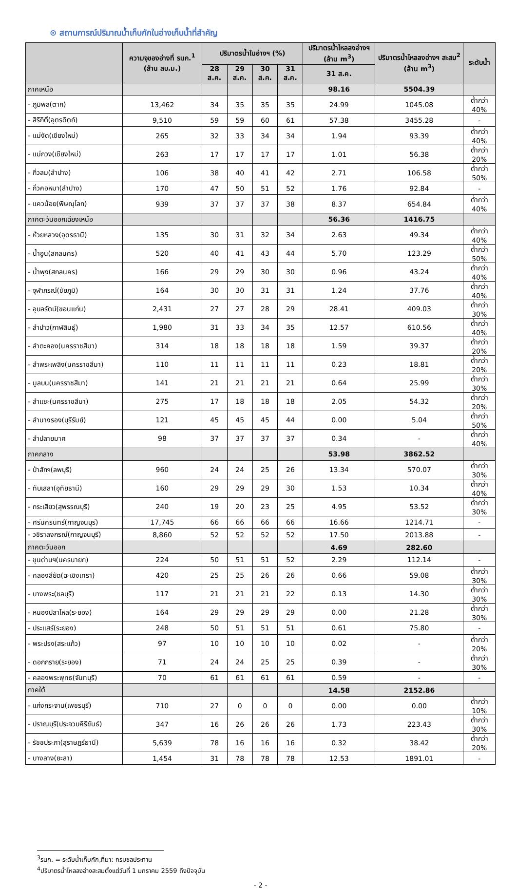⊙ สถานการณ์ปริมาณน้ำเก็บกักในอ่างเก็บน้ำที่สำคัญ
| | ความจุของอ่างที่ รนก.<sup>1</sup> (ล้าน ลบ.ม.) | ปริมาตรน้ำในอ่างฯ (%) | | | | ปริมาตรน้ำไหลลงอ่างฯ (ล้าน m<sup>3</sup>) | ปริมาตรน้ำไหลลงอ่างฯ สะสม<sup>2</sup> (ล้าน m<sup>3</sup>) | ระดับน้ำ |
| --- | --- | --- | --- | --- | --- | --- | --- | --- |
| | | 28 ส.ค. | 29 ส.ค. | 30 ส.ค. | 31 ส.ค. | 31 ส.ค. | | |
| ภาคเหนือ | | | | | | 98.16 | 5504.39 | |
| - ภูมิพล(ตาก) | 13,462 | 34 | 35 | 35 | 35 | 24.99 | 1045.08 | ต่ำกว่า 40% |
| - สิริกิติ์(อุตรดิตถ์) | 9,510 | 59 | 59 | 60 | 61 | 57.38 | 3455.28 | - |
| - แม่งัด(เชียงใหม่) | 265 | 32 | 33 | 34 | 34 | 1.94 | 93.39 | ต่ำกว่า 40% |
| - แม่กวง(เชียงใหม่) | 263 | 17 | 17 | 17 | 17 | 1.01 | 56.38 | ต่ำกว่า 20% |
| - กิ่วลม(ลำปาง) | 106 | 38 | 40 | 41 | 42 | 2.71 | 106.58 | ต่ำกว่า 50% |
| - กิ่วคอหมา(ลำปาง) | 170 | 47 | 50 | 51 | 52 | 1.76 | 92.84 | - |
| - แควน้อย(พิษณุโลก) | 939 | 37 | 37 | 37 | 38 | 8.37 | 654.84 | ต่ำกว่า 40% |
| ภาคตะวันออกเฉียงเหนือ | | | | | | 56.36 | 1416.75 | |
| - ห้วยหลวง(อุดรธานี) | 135 | 30 | 31 | 32 | 34 | 2.63 | 49.34 | ต่ำกว่า 40% |
| - น้ำอูน(สกลนคร) | 520 | 40 | 41 | 43 | 44 | 5.70 | 123.29 | ต่ำกว่า 50% |
| - น้ำพุง(สกลนคร) | 166 | 29 | 29 | 30 | 30 | 0.96 | 43.24 | ต่ำกว่า 40% |
| - จุฬาภรณ์(ชัยภูมิ) | 164 | 30 | 30 | 31 | 31 | 1.24 | 37.76 | ต่ำกว่า 40% |
| - อุบลรัตน์(ขอนแก่น) | 2,431 | 27 | 27 | 28 | 29 | 28.41 | 409.03 | ต่ำกว่า 30% |
| - ลำปาว(กาฬสินธุ์) | 1,980 | 31 | 33 | 34 | 35 | 12.57 | 610.56 | ต่ำกว่า 40% |
| - ลำตะคอง(นครราชสีมา) | 314 | 18 | 18 | 18 | 18 | 1.59 | 39.37 | ต่ำกว่า 20% |
| - ลำพระเพลิง(นครราชสีมา) | 110 | 11 | 11 | 11 | 11 | 0.23 | 18.81 | ต่ำกว่า 20% |
| - มูลบน(นครราชสีมา) | 141 | 21 | 21 | 21 | 21 | 0.64 | 25.99 | ต่ำกว่า 30% |
| - ลำแซะ(นครราชสีมา) | 275 | 17 | 18 | 18 | 18 | 2.05 | 54.32 | ต่ำกว่า 20% |
| - ลำนางรอง(บุรีรัมย์) | 121 | 45 | 45 | 45 | 44 | 0.00 | 5.04 | ต่ำกว่า 50% |
| - ลำปลายมาศ | 98 | 37 | 37 | 37 | 37 | 0.34 | - | ต่ำกว่า 40% |
| ภาคกลาง | | | | | | 53.98 | 3862.52 | |
| - ป่าสักฯ(ลพบุรี) | 960 | 24 | 24 | 25 | 26 | 13.34 | 570.07 | ต่ำกว่า 30% |
| - ทับเสลา(อุทัยธานี) | 160 | 29 | 29 | 29 | 30 | 1.53 | 10.34 | ต่ำกว่า 40% |
| - กระเสียว(สุพรรณบุรี) | 240 | 19 | 20 | 23 | 25 | 4.95 | 53.52 | ต่ำกว่า 30% |
| - ศรีนครินทร์(กาญจนบุรี) | 17,745 | 66 | 66 | 66 | 66 | 16.66 | 1214.71 | - |
| - วชิราลงกรณ์(กาญจนบุรี) | 8,860 | 52 | 52 | 52 | 52 | 17.50 | 2013.88 | - |
| ภาคตะวันออก | | | | | | 4.69 | 282.60 | |
| - ขุนด่านฯ(นครนายก) | 224 | 50 | 51 | 51 | 52 | 2.29 | 112.14 | - |
| - คลองสียัด(ฉะเชิงเทรา) | 420 | 25 | 25 | 26 | 26 | 0.66 | 59.08 | ต่ำกว่า 30% |
| - บางพระ(ชลบุรี) | 117 | 21 | 21 | 21 | 22 | 0.13 | 14.30 | ต่ำกว่า 30% |
| - หนองปลาไหล(ระยอง) | 164 | 29 | 29 | 29 | 29 | 0.00 | 21.28 | ต่ำกว่า 30% |
| - ประแสร์(ระยอง) | 248 | 50 | 51 | 51 | 51 | 0.61 | 75.80 | - |
| - พระปรง(สระแก้ว) | 97 | 10 | 10 | 10 | 10 | 0.02 | - | ต่ำกว่า 20% |
| - ดอกกราย(ระยอง) | 71 | 24 | 24 | 25 | 25 | 0.39 | - | ต่ำกว่า 30% |
| - คลองพระพุทธ(จันทบุรี) | 70 | 61 | 61 | 61 | 61 | 0.59 | - | - |
| ภาคใต้ | | | | | | 14.58 | 2152.86 | |
| - แก่งกระจาน(เพชรบุรี) | 710 | 27 | 0 | 0 | 0 | 0.00 | 0.00 | ต่ำกว่า 10% |
| - ปราณบุรี(ประจวบคีรีขันธ์) | 347 | 16 | 26 | 26 | 26 | 1.73 | 223.43 | ต่ำกว่า 30% |
| - รัชชประภา(สุราษฎร์ธานี) | 5,639 | 78 | 16 | 16 | 16 | 0.32 | 38.42 | ต่ำกว่า 20% |
| - บางลาง(ยะลา) | 1,454 | 31 | 78 | 78 | 78 | 12.53 | 1891.01 | - |
<sup>3</sup> รนก. = ระดับน้ำเก็บกัก,ที่มา: กรมชลประทาน
<sup>4</sup> ปริมาตรน้ำไหลลงอ่างสะสมตั้งแต่วันที่ 1 มกราคม 2559 ถึงปัจจุบัน
- 2 -